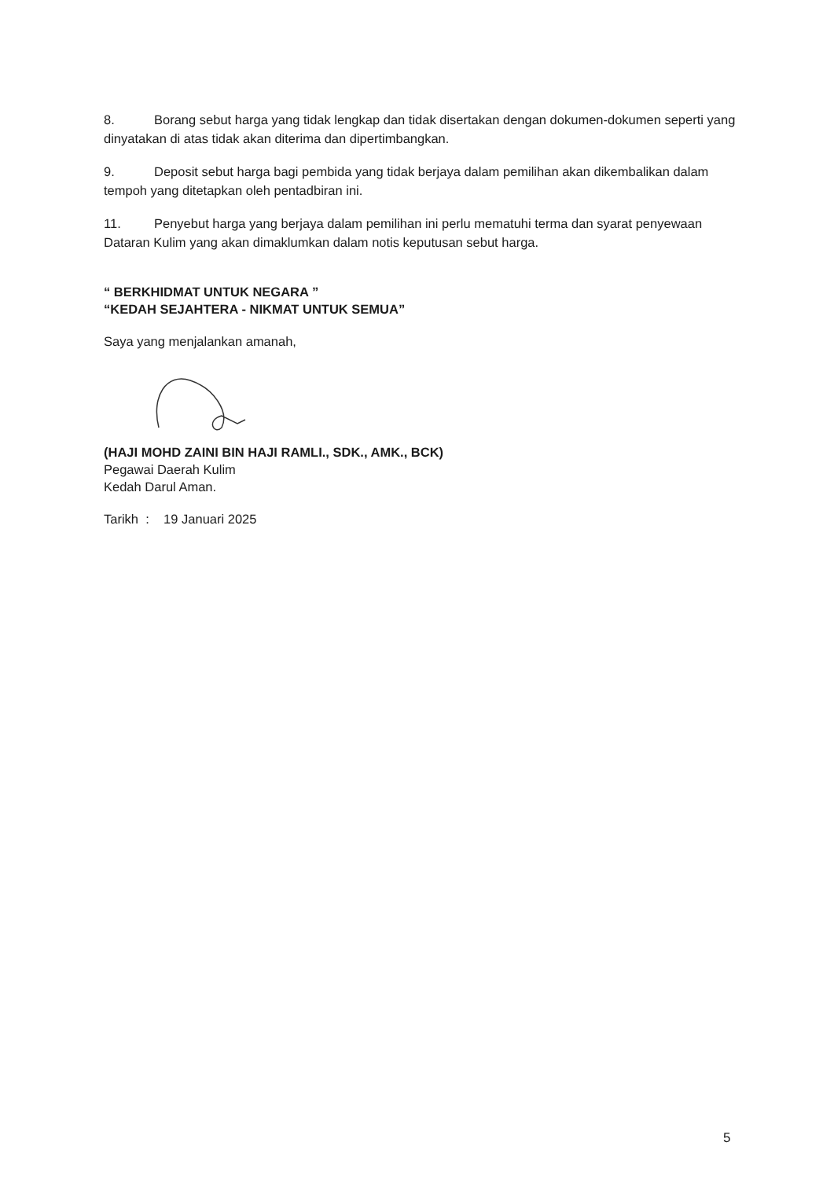8. Borang sebut harga yang tidak lengkap dan tidak disertakan dengan dokumen-dokumen seperti yang dinyatakan di atas tidak akan diterima dan dipertimbangkan.
9. Deposit sebut harga bagi pembida yang tidak berjaya dalam pemilihan akan dikembalikan dalam tempoh yang ditetapkan oleh pentadbiran ini.
11. Penyebut harga yang berjaya dalam pemilihan ini perlu mematuhi terma dan syarat penyewaan Dataran Kulim yang akan dimaklumkan dalam notis keputusan sebut harga.
“ BERKHIDMAT UNTUK NEGARA ”
“KEDAH SEJAHTERA - NIKMAT UNTUK SEMUA”
Saya yang menjalankan amanah,
(HAJI MOHD ZAINI BIN HAJI RAMLI., SDK., AMK., BCK)
Pegawai Daerah Kulim
Kedah Darul Aman.
Tarikh : 19 Januari 2025
5